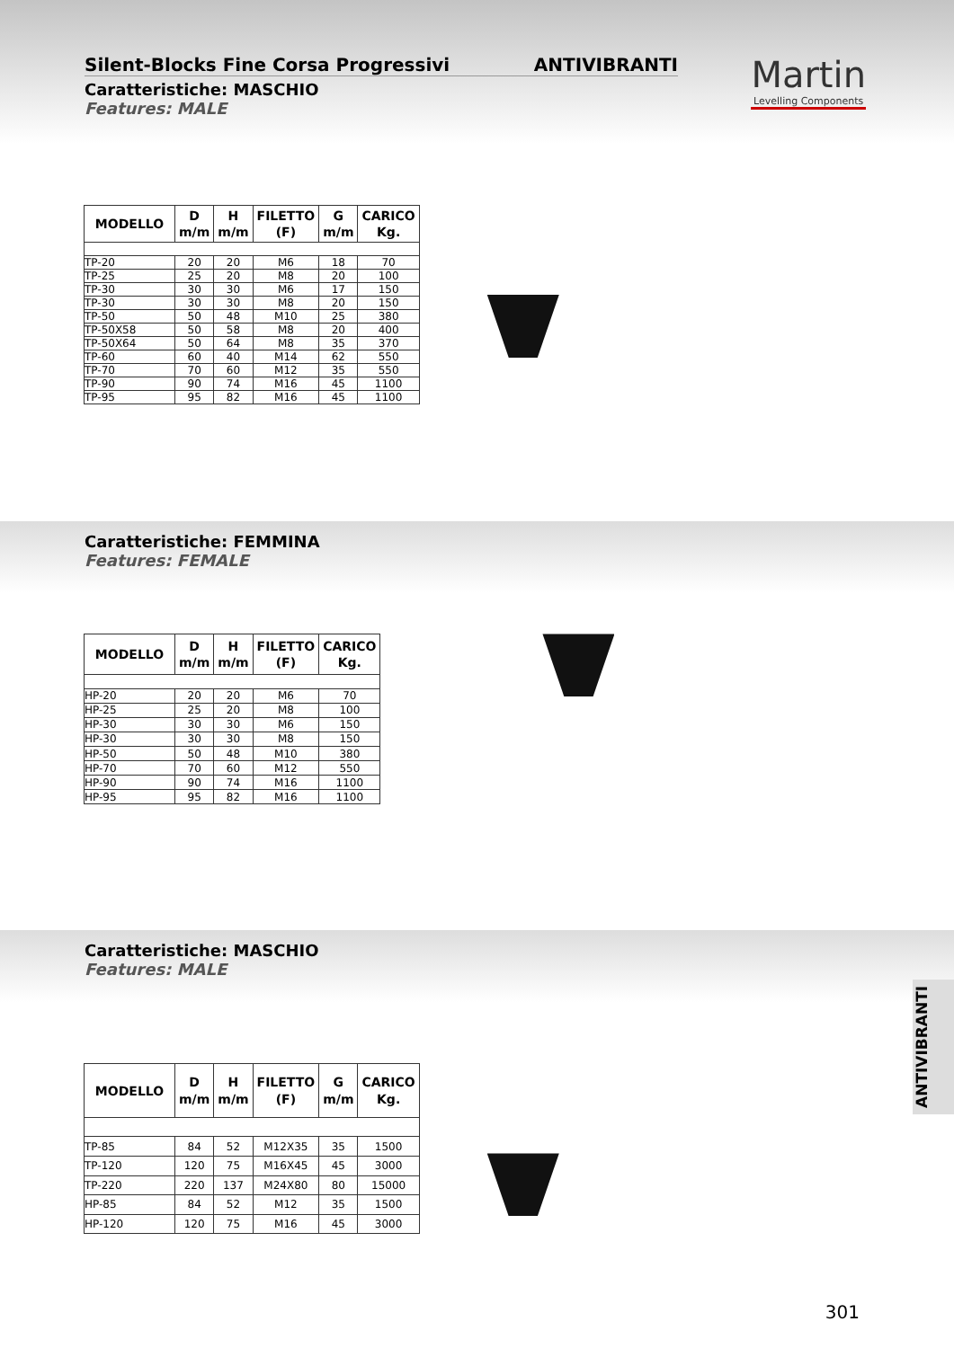Silent-Blocks Fine Corsa Progressivi ANTIVIBRANTI
Caratteristiche: MASCHIO
Features: MALE
Martin
Levelling Components
| MODELLO | D m/m | H m/m | FILETTO (F) | G m/m | CARICO Kg. |
| --- | --- | --- | --- | --- | --- |
| TP-20 | 20 | 20 | M6 | 18 | 70 |
| TP-25 | 25 | 20 | M8 | 20 | 100 |
| TP-30 | 30 | 30 | M6 | 17 | 150 |
| TP-30 | 30 | 30 | M8 | 20 | 150 |
| TP-50 | 50 | 48 | M10 | 25 | 380 |
| TP-50X58 | 50 | 58 | M8 | 20 | 400 |
| TP-50X64 | 50 | 64 | M8 | 35 | 370 |
| TP-60 | 60 | 40 | M14 | 62 | 550 |
| TP-70 | 70 | 60 | M12 | 35 | 550 |
| TP-90 | 90 | 74 | M16 | 45 | 1100 |
| TP-95 | 95 | 82 | M16 | 45 | 1100 |
Caratteristiche: FEMMINA
Features: FEMALE
| MODELLO | D m/m | H m/m | FILETTO (F) | CARICO Kg. |
| --- | --- | --- | --- | --- |
| HP-20 | 20 | 20 | M6 | 70 |
| HP-25 | 25 | 20 | M8 | 100 |
| HP-30 | 30 | 30 | M6 | 150 |
| HP-30 | 30 | 30 | M8 | 150 |
| HP-50 | 50 | 48 | M10 | 380 |
| HP-70 | 70 | 60 | M12 | 550 |
| HP-90 | 90 | 74 | M16 | 1100 |
| HP-95 | 95 | 82 | M16 | 1100 |
Caratteristiche: MASCHIO
Features: MALE
| MODELLO | D m/m | H m/m | FILETTO (F) | G m/m | CARICO Kg. |
| --- | --- | --- | --- | --- | --- |
| TP-85 | 84 | 52 | M12X35 | 35 | 1500 |
| TP-120 | 120 | 75 | M16X45 | 45 | 3000 |
| TP-220 | 220 | 137 | M24X80 | 80 | 15000 |
| HP-85 | 84 | 52 | M12 | 35 | 1500 |
| HP-120 | 120 | 75 | M16 | 45 | 3000 |
ANTIVIBRANTI
301